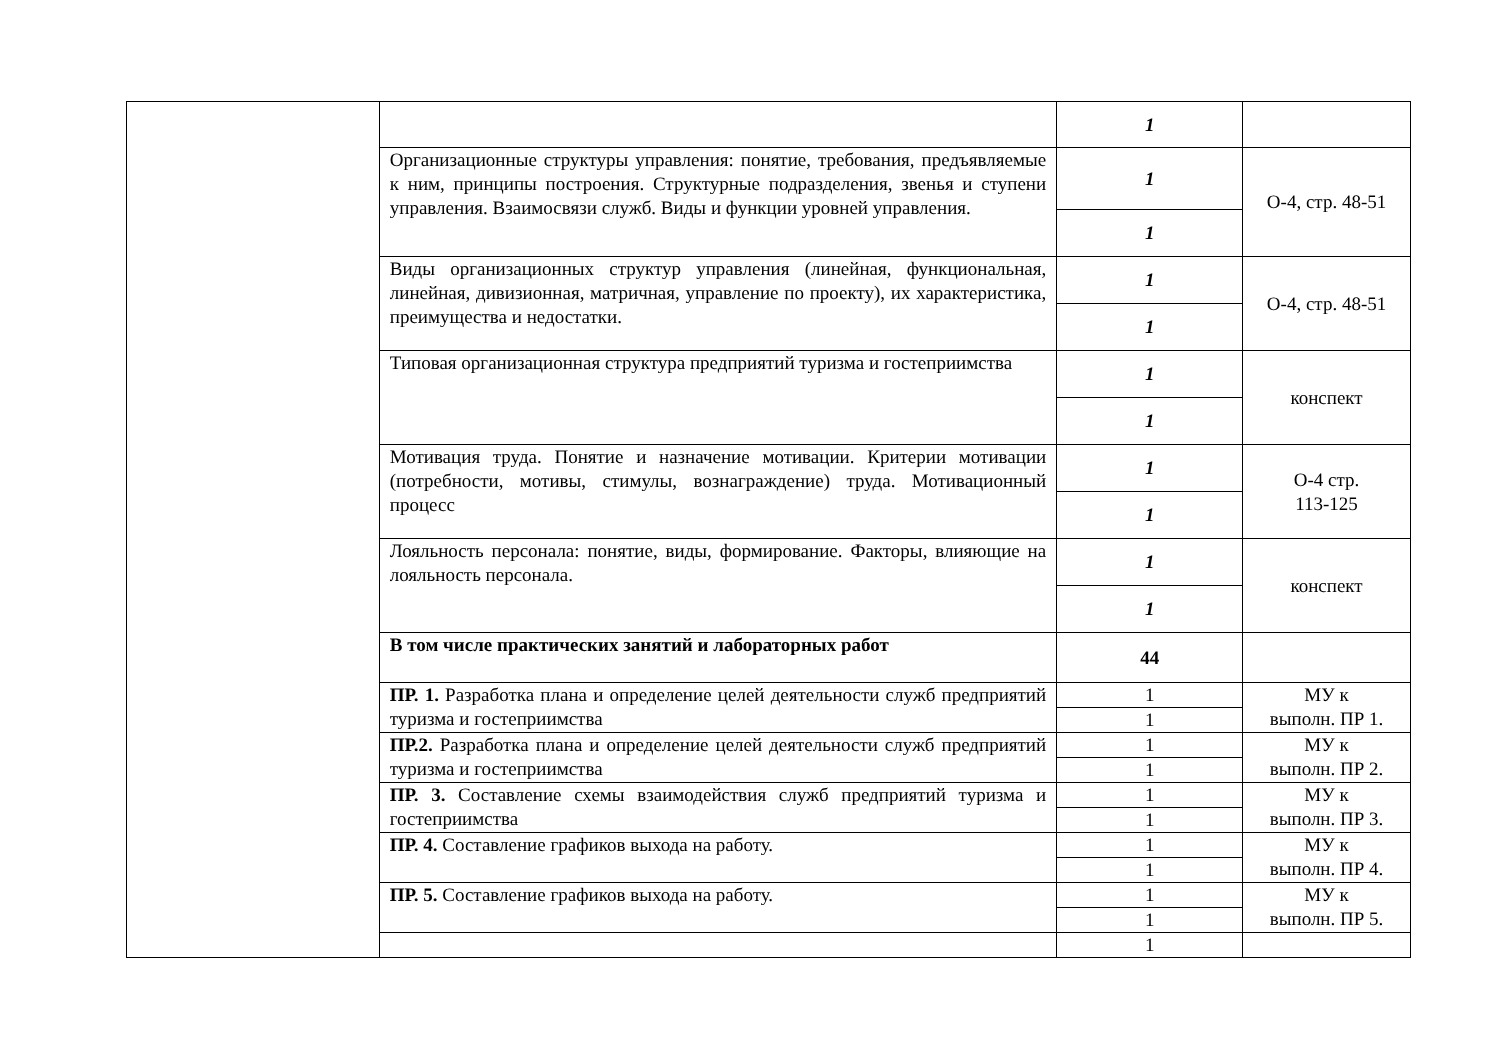| | | 1 | |
| | Организационные структуры управления: понятие, требования, предъявляемые к ним, принципы построения. Структурные подразделения, звенья и ступени управления. Взаимосвязи служб. Виды и функции уровней управления. | 1 | О-4, стр. 48-51 |
| | | 1 | |
| | Виды организационных структур управления (линейная, функциональная, линейная, дивизионная, матричная, управление по проекту), их характеристика, преимущества и недостатки. | 1 | О-4, стр. 48-51 |
| | | 1 | |
| | Типовая организационная структура предприятий туризма и гостеприимства | 1 | конспект |
| | | 1 | |
| | Мотивация труда. Понятие и назначение мотивации. Критерии мотивации (потребности, мотивы, стимулы, вознаграждение) труда. Мотивационный процесс | 1 | О-4 стр. 113-125 |
| | | 1 | |
| | Лояльность персонала: понятие, виды, формирование. Факторы, влияющие на лояльность персонала. | 1 | конспект |
| | | 1 | |
| | В том числе практических занятий и лабораторных работ | 44 | |
| | ПР. 1. Разработка плана и определение целей деятельности служб предприятий туризма и гостеприимства | 1 | МУ к выполн. ПР 1. |
| | | 1 | |
| | ПР.2. Разработка плана и определение целей деятельности служб предприятий туризма и гостеприимства | 1 | МУ к выполн. ПР 2. |
| | | 1 | |
| | ПР. 3. Составление схемы взаимодействия служб предприятий туризма и гостеприимства | 1 | МУ к выполн. ПР 3. |
| | | 1 | |
| | ПР. 4. Составление графиков выхода на работу. | 1 | МУ к выполн. ПР 4. |
| | | 1 | |
| | ПР. 5. Составление графиков выхода на работу. | 1 | МУ к выполн. ПР 5. |
| | | 1 | |
| | | 1 | |